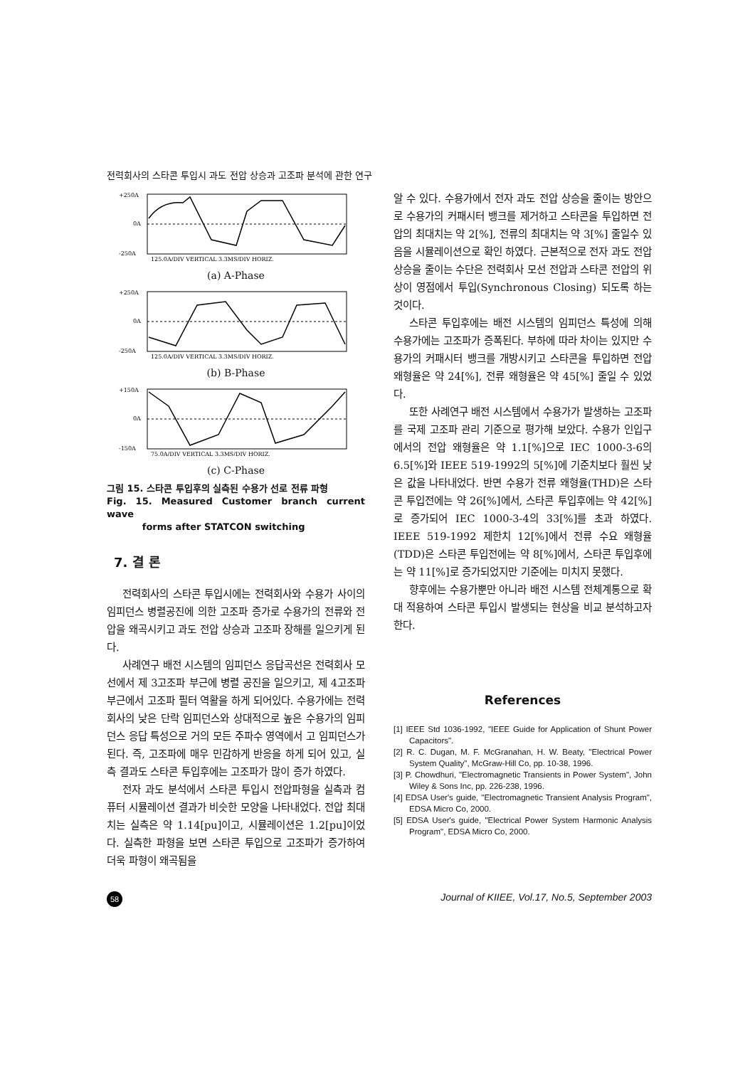전력회사의 스타콘 투입시 과도 전압 상승과 고조파 분석에 관한 연구
+250A
0A
-250A
125.0A/DIV VERTICAL 3.3MS/DIV HORIZ.
(a) A-Phase
+250A
0A
-250A
125.0A/DIV VERTICAL 3.3MS/DIV HORIZ.
(b) B-Phase
+150A
0A
-150A
75.0A/DIV VERTICAL 3.3MS/DIV HORIZ.
(c) C-Phase
그림 15. 스타콘 투입후의 실측된 수용가 선로 전류 파형
Fig. 15. Measured Customer branch current wave
forms after STATCON switching
7. 결 론
전력회사의 스타콘 투입시에는 전력회사와 수용가 사이의 임피던스 병렬공진에 의한 고조파 증가로 수용가의 전류와 전압을 왜곡시키고 과도 전압 상승과 고조파 장해를 일으키게 된다.
사례연구 배전 시스템의 임피던스 응답곡선은 전력회사 모선에서 제 3고조파 부근에 병렬 공진을 일으키고, 제 4고조파 부근에서 고조파 필터 역활을 하게 되어있다. 수용가에는 전력회사의 낮은 단락 임피던스와 상대적으로 높은 수용가의 임피던스 응답 특성으로 거의 모든 주파수 영역에서 고 임피던스가 된다. 즉, 고조파에 매우 민감하게 반응을 하게 되어 있고, 실측 결과도 스타콘 투입후에는 고조파가 많이 증가 하였다.
전자 과도 분석에서 스타콘 투입시 전압파형을 실측과 컴퓨터 시뮬레이션 결과가 비슷한 모양을 나타내었다. 전압 최대치는 실측은 약 1.14[pu]이고, 시뮬레이션은 1.2[pu]이었다. 실측한 파형을 보면 스타콘 투입으로 고조파가 증가하여 더욱 파형이 왜곡됨을
알 수 있다. 수용가에서 전자 과도 전압 상승을 줄이는 방안으로 수용가의 커패시터 뱅크를 제거하고 스타콘을 투입하면 전압의 최대치는 약 2[%], 전류의 최대치는 약 3[%] 줄일수 있음을 시뮬레이션으로 확인 하였다. 근본적으로 전자 과도 전압 상승을 줄이는 수단은 전력회사 모선 전압과 스타콘 전압의 위상이 영점에서 투입(Synchronous Closing) 되도록 하는 것이다.
스타콘 투입후에는 배전 시스템의 임피던스 특성에 의해 수용가에는 고조파가 증폭된다. 부하에 따라 차이는 있지만 수용가의 커패시터 뱅크를 개방시키고 스타콘을 투입하면 전압 왜형율은 약 24[%], 전류 왜형율은 약 45[%] 줄일 수 있었다.
또한 사례연구 배전 시스템에서 수용가가 발생하는 고조파를 국제 고조파 관리 기준으로 평가해 보았다. 수용가 인입구에서의 전압 왜형율은 약 1.1[%]으로 IEC 1000-3-6의 6.5[%]와 IEEE 519-1992의 5[%]에 기준치보다 훨씬 낮은 값을 나타내었다. 반면 수용가 전류 왜형율(THD)은 스타콘 투입전에는 약 26[%]에서, 스타콘 투입후에는 약 42[%]로 증가되어 IEC 1000-3-4의 33[%]를 초과 하였다. IEEE 519-1992 제한치 12[%]에서 전류 수요 왜형율(TDD)은 스타콘 투입전에는 약 8[%]에서, 스타콘 투입후에는 약 11[%]로 증가되었지만 기준에는 미치지 못했다.
향후에는 수용가뿐만 아니라 배전 시스템 전체계통으로 확대 적용하여 스타콘 투입시 발생되는 현상을 비교 분석하고자 한다.
References
[1] IEEE Std 1036-1992, "IEEE Guide for Application of Shunt Power Capacitors".
[2] R. C. Dugan, M. F. McGranahan, H. W. Beaty, "Electrical Power System Quality", McGraw-Hill Co, pp. 10-38, 1996.
[3] P. Chowdhuri, "Electromagnetic Transients in Power System", John Wiley & Sons Inc, pp. 226-238, 1996.
[4] EDSA User's guide, "Electromagnetic Transient Analysis Program", EDSA Micro Co, 2000.
[5] EDSA User's guide, "Electrical Power System Harmonic Analysis Program", EDSA Micro Co, 2000.
58 Journal of KIIEE, Vol.17, No.5, September 2003